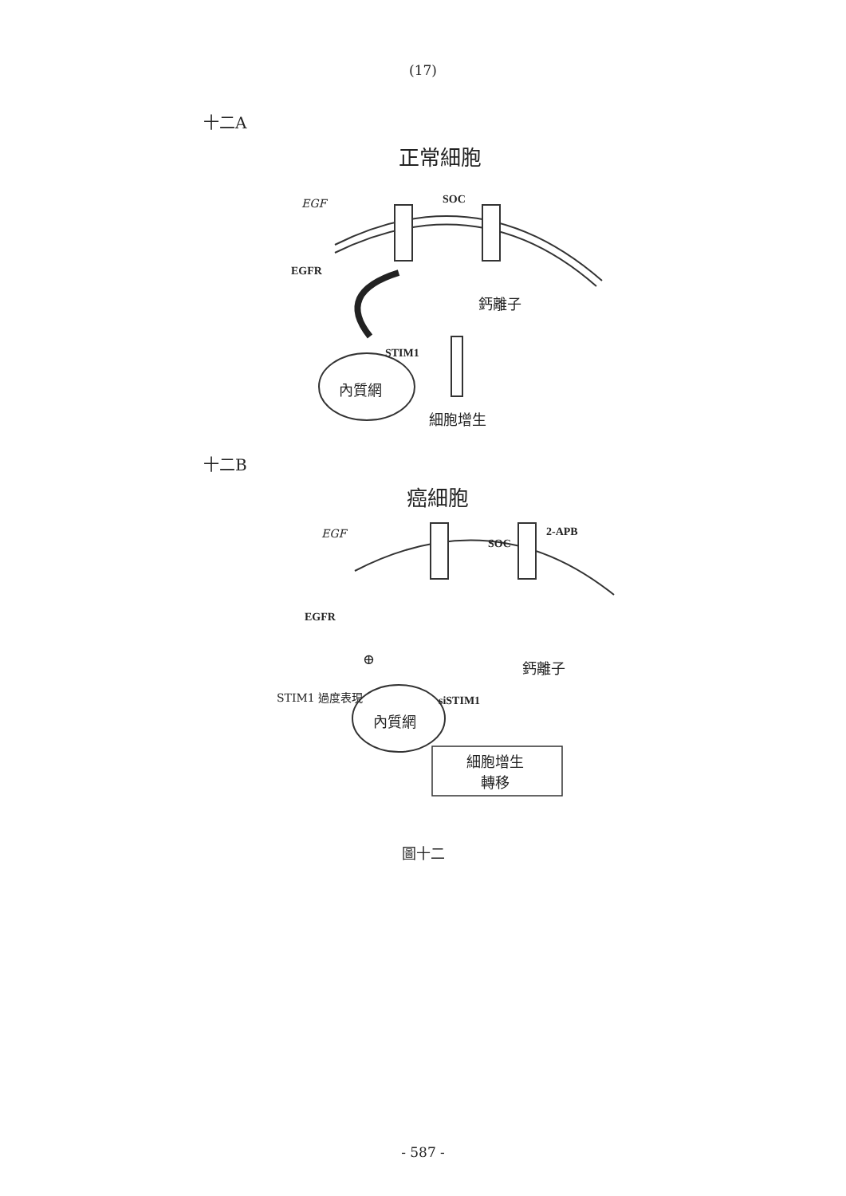(17)
十二A
正常細胞
EGF SOC
EGFR
鈣離子
STIM1
內質網
細胞增生
十二B
癌細胞
EGF
SOC
2-APB
EGFR
⊕ 鈣離子
STIM1 過度表現 siSTIM1
內質網
細胞增生
轉移
圖十二
- 587 -